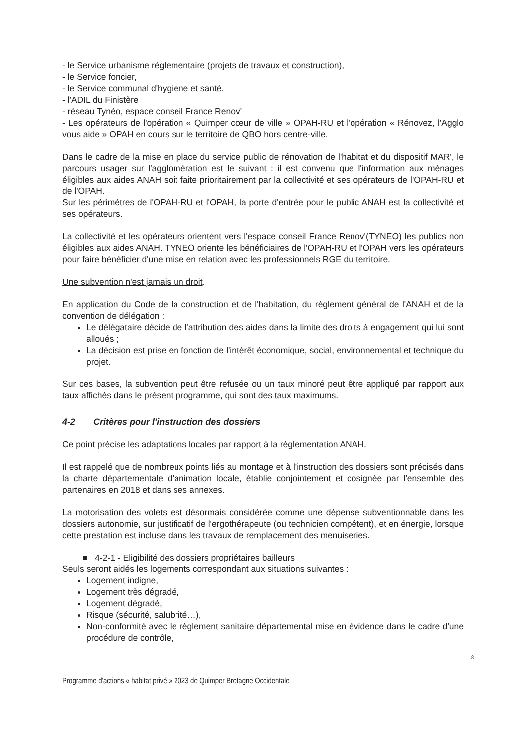- le Service urbanisme réglementaire (projets de travaux et construction),
- le Service foncier,
- le Service communal d'hygiène et santé.
- l'ADIL du Finistère
- réseau Tynéo, espace conseil France Renov'
- Les opérateurs de l'opération « Quimper cœur de ville » OPAH-RU et l'opération « Rénovez, l'Agglo vous aide » OPAH en cours sur le territoire de QBO hors centre-ville.
Dans le cadre de la mise en place du service public de rénovation de l'habitat et du dispositif MAR', le parcours usager sur l'agglomération est le suivant : il est convenu que l'information aux ménages éligibles aux aides ANAH soit faite prioritairement par la collectivité et ses opérateurs de l'OPAH-RU et de l'OPAH.
Sur les périmètres de l'OPAH-RU et l'OPAH, la porte d'entrée pour le public ANAH est la collectivité et ses opérateurs.
La collectivité et les opérateurs orientent vers l'espace conseil France Renov'(TYNEO) les publics non éligibles aux aides ANAH. TYNEO oriente les bénéficiaires de l'OPAH-RU et l'OPAH vers les opérateurs pour faire bénéficier d'une mise en relation avec les professionnels RGE du territoire.
Une subvention n'est jamais un droit.
En application du Code de la construction et de l'habitation, du règlement général de l'ANAH et de la convention de délégation :
Le délégataire décide de l'attribution des aides dans la limite des droits à engagement qui lui sont alloués ;
La décision est prise en fonction de l'intérêt économique, social, environnemental et technique du projet.
Sur ces bases, la subvention peut être refusée ou un taux minoré peut être appliqué par rapport aux taux affichés dans le présent programme, qui sont des taux maximums.
4-2 Critères pour l'instruction des dossiers
Ce point précise les adaptations locales par rapport à la réglementation ANAH.
Il est rappelé que de nombreux points liés au montage et à l'instruction des dossiers sont précisés dans la charte départementale d'animation locale, établie conjointement et cosignée par l'ensemble des partenaires en 2018 et dans ses annexes.
La motorisation des volets est désormais considérée comme une dépense subventionnable dans les dossiers autonomie, sur justificatif de l'ergothérapeute (ou technicien compétent), et en énergie, lorsque cette prestation est incluse dans les travaux de remplacement des menuiseries.
■ 4-2-1 - Eligibilité des dossiers propriétaires bailleurs
Seuls seront aidés les logements correspondant aux situations suivantes :
Logement indigne,
Logement très dégradé,
Logement dégradé,
Risque (sécurité, salubrité…),
Non-conformité avec le règlement sanitaire départemental mise en évidence dans le cadre d'une procédure de contrôle,
8
Programme d'actions « habitat privé » 2023 de Quimper Bretagne Occidentale